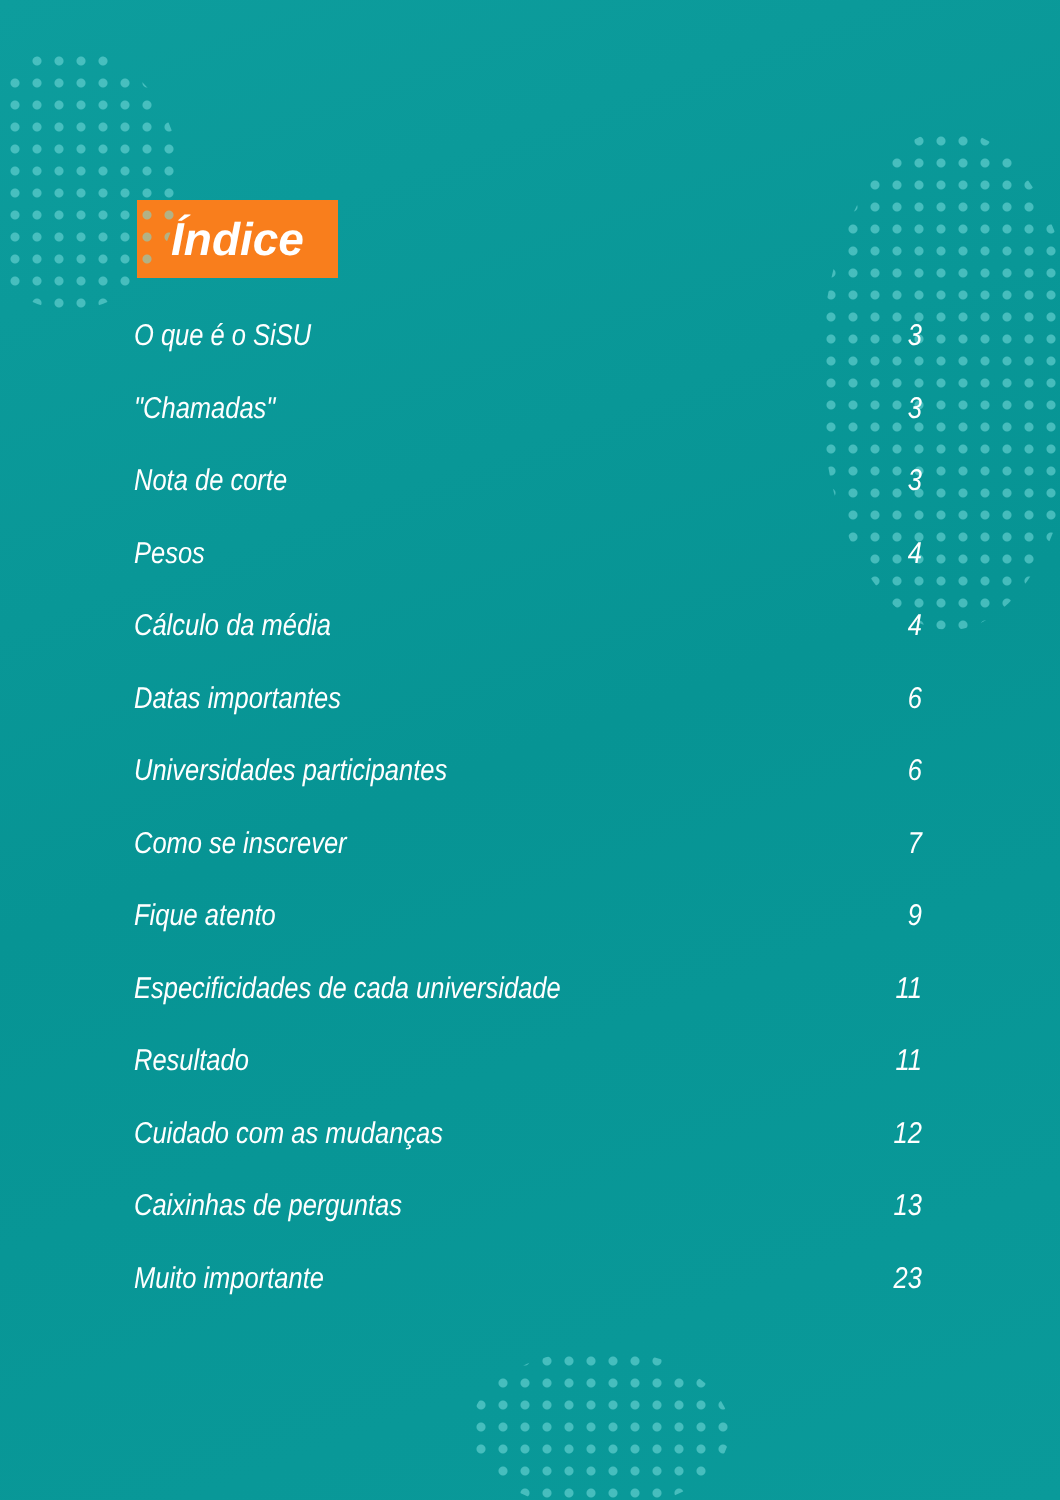Índice
O que é o SiSU 3
"Chamadas" 3
Nota de corte 3
Pesos 4
Cálculo da média 4
Datas importantes 6
Universidades participantes 6
Como se inscrever 7
Fique atento 9
Especificidades de cada universidade 11
Resultado 11
Cuidado com as mudanças 12
Caixinhas de perguntas 13
Muito importante 23